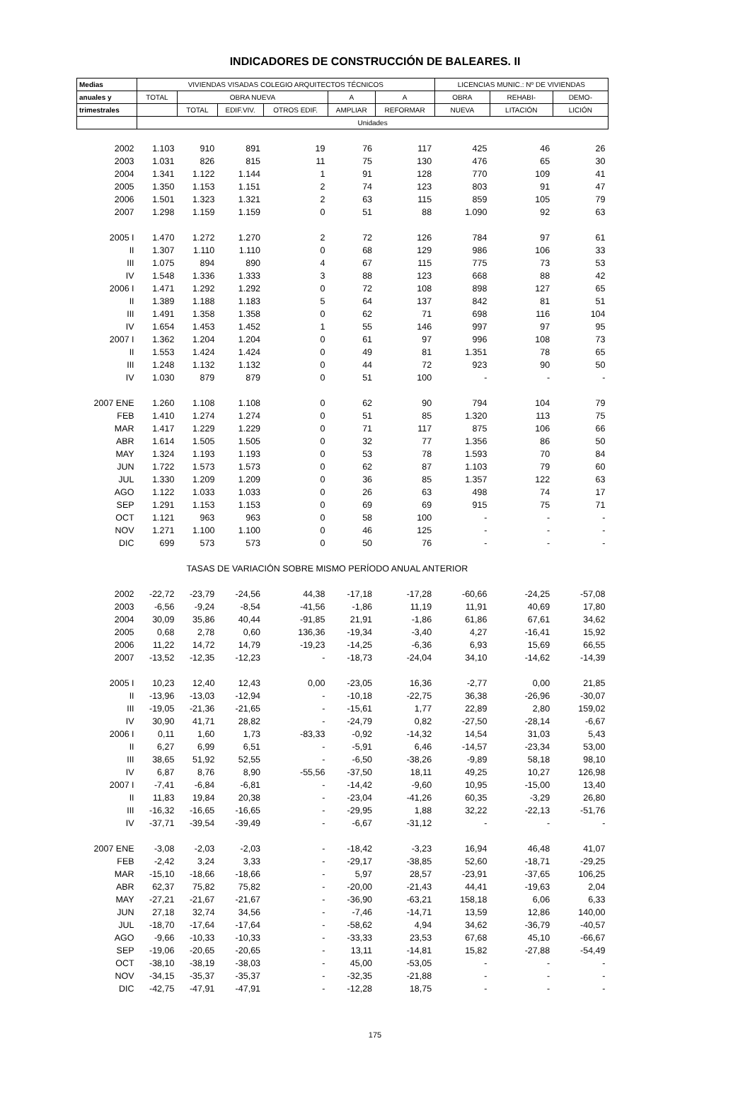INDICADORES DE CONSTRUCCIÓN DE BALEARES. II
| Medias | VIVIENDAS VISADAS COLEGIO ARQUITECTOS TÉCNICOS | | | | | | LICENCIAS MUNIC.: Nº DE VIVIENDAS | | |
| --- | --- | --- | --- | --- | --- | --- | --- | --- | --- |
| anuales y | TOTAL | OBRA NUEVA | | | A | A | OBRA | REHABI- | DEMO- |
| trimestrales | | TOTAL | EDIF.VIV. | OTROS EDIF. | AMPLIAR | REFORMAR | NUEVA | LITACIÓN | LICIÓN |
| | Unidades | | | | | | | | |
| 2002 | 1.103 | 910 | 891 | 19 | 76 | 117 | 425 | 46 | 26 |
| 2003 | 1.031 | 826 | 815 | 11 | 75 | 130 | 476 | 65 | 30 |
| 2004 | 1.341 | 1.122 | 1.144 | 1 | 91 | 128 | 770 | 109 | 41 |
| 2005 | 1.350 | 1.153 | 1.151 | 2 | 74 | 123 | 803 | 91 | 47 |
| 2006 | 1.501 | 1.323 | 1.321 | 2 | 63 | 115 | 859 | 105 | 79 |
| 2007 | 1.298 | 1.159 | 1.159 | 0 | 51 | 88 | 1.090 | 92 | 63 |
| 2005 I | 1.470 | 1.272 | 1.270 | 2 | 72 | 126 | 784 | 97 | 61 |
| II | 1.307 | 1.110 | 1.110 | 0 | 68 | 129 | 986 | 106 | 33 |
| III | 1.075 | 894 | 890 | 4 | 67 | 115 | 775 | 73 | 53 |
| IV | 1.548 | 1.336 | 1.333 | 3 | 88 | 123 | 668 | 88 | 42 |
| 2006 I | 1.471 | 1.292 | 1.292 | 0 | 72 | 108 | 898 | 127 | 65 |
| II | 1.389 | 1.188 | 1.183 | 5 | 64 | 137 | 842 | 81 | 51 |
| III | 1.491 | 1.358 | 1.358 | 0 | 62 | 71 | 698 | 116 | 104 |
| IV | 1.654 | 1.453 | 1.452 | 1 | 55 | 146 | 997 | 97 | 95 |
| 2007 I | 1.362 | 1.204 | 1.204 | 0 | 61 | 97 | 996 | 108 | 73 |
| II | 1.553 | 1.424 | 1.424 | 0 | 49 | 81 | 1.351 | 78 | 65 |
| III | 1.248 | 1.132 | 1.132 | 0 | 44 | 72 | 923 | 90 | 50 |
| IV | 1.030 | 879 | 879 | 0 | 51 | 100 | - | - | - |
| 2007 ENE | 1.260 | 1.108 | 1.108 | 0 | 62 | 90 | 794 | 104 | 79 |
| FEB | 1.410 | 1.274 | 1.274 | 0 | 51 | 85 | 1.320 | 113 | 75 |
| MAR | 1.417 | 1.229 | 1.229 | 0 | 71 | 117 | 875 | 106 | 66 |
| ABR | 1.614 | 1.505 | 1.505 | 0 | 32 | 77 | 1.356 | 86 | 50 |
| MAY | 1.324 | 1.193 | 1.193 | 0 | 53 | 78 | 1.593 | 70 | 84 |
| JUN | 1.722 | 1.573 | 1.573 | 0 | 62 | 87 | 1.103 | 79 | 60 |
| JUL | 1.330 | 1.209 | 1.209 | 0 | 36 | 85 | 1.357 | 122 | 63 |
| AGO | 1.122 | 1.033 | 1.033 | 0 | 26 | 63 | 498 | 74 | 17 |
| SEP | 1.291 | 1.153 | 1.153 | 0 | 69 | 69 | 915 | 75 | 71 |
| OCT | 1.121 | 963 | 963 | 0 | 58 | 100 | - | - | - |
| NOV | 1.271 | 1.100 | 1.100 | 0 | 46 | 125 | - | - | - |
| DIC | 699 | 573 | 573 | 0 | 50 | 76 | - | - | - |
| | TASAS DE VARIACIÓN SOBRE MISMO PERÍODO ANUAL ANTERIOR | | | | | | | | |
| 2002 | -22,72 | -23,79 | -24,56 | 44,38 | -17,18 | -17,28 | -60,66 | -24,25 | -57,08 |
| 2003 | -6,56 | -9,24 | -8,54 | -41,56 | -1,86 | 11,19 | 11,91 | 40,69 | 17,80 |
| 2004 | 30,09 | 35,86 | 40,44 | -91,85 | 21,91 | -1,86 | 61,86 | 67,61 | 34,62 |
| 2005 | 0,68 | 2,78 | 0,60 | 136,36 | -19,34 | -3,40 | 4,27 | -16,41 | 15,92 |
| 2006 | 11,22 | 14,72 | 14,79 | -19,23 | -14,25 | -6,36 | 6,93 | 15,69 | 66,55 |
| 2007 | -13,52 | -12,35 | -12,23 | - | -18,73 | -24,04 | 34,10 | -14,62 | -14,39 |
| 2005 I | 10,23 | 12,40 | 12,43 | 0,00 | -23,05 | 16,36 | -2,77 | 0,00 | 21,85 |
| II | -13,96 | -13,03 | -12,94 | - | -10,18 | -22,75 | 36,38 | -26,96 | -30,07 |
| III | -19,05 | -21,36 | -21,65 | - | -15,61 | 1,77 | 22,89 | 2,80 | 159,02 |
| IV | 30,90 | 41,71 | 28,82 | - | -24,79 | 0,82 | -27,50 | -28,14 | -6,67 |
| 2006 I | 0,11 | 1,60 | 1,73 | -83,33 | -0,92 | -14,32 | 14,54 | 31,03 | 5,43 |
| II | 6,27 | 6,99 | 6,51 | - | -5,91 | 6,46 | -14,57 | -23,34 | 53,00 |
| III | 38,65 | 51,92 | 52,55 | - | -6,50 | -38,26 | -9,89 | 58,18 | 98,10 |
| IV | 6,87 | 8,76 | 8,90 | -55,56 | -37,50 | 18,11 | 49,25 | 10,27 | 126,98 |
| 2007 I | -7,41 | -6,84 | -6,81 | - | -14,42 | -9,60 | 10,95 | -15,00 | 13,40 |
| II | 11,83 | 19,84 | 20,38 | - | -23,04 | -41,26 | 60,35 | -3,29 | 26,80 |
| III | -16,32 | -16,65 | -16,65 | - | -29,95 | 1,88 | 32,22 | -22,13 | -51,76 |
| IV | -37,71 | -39,54 | -39,49 | - | -6,67 | -31,12 | - | - | - |
| 2007 ENE | -3,08 | -2,03 | -2,03 | - | -18,42 | -3,23 | 16,94 | 46,48 | 41,07 |
| FEB | -2,42 | 3,24 | 3,33 | - | -29,17 | -38,85 | 52,60 | -18,71 | -29,25 |
| MAR | -15,10 | -18,66 | -18,66 | - | 5,97 | 28,57 | -23,91 | -37,65 | 106,25 |
| ABR | 62,37 | 75,82 | 75,82 | - | -20,00 | -21,43 | 44,41 | -19,63 | 2,04 |
| MAY | -27,21 | -21,67 | -21,67 | - | -36,90 | -63,21 | 158,18 | 6,06 | 6,33 |
| JUN | 27,18 | 32,74 | 34,56 | - | -7,46 | -14,71 | 13,59 | 12,86 | 140,00 |
| JUL | -18,70 | -17,64 | -17,64 | - | -58,62 | 4,94 | 34,62 | -36,79 | -40,57 |
| AGO | -9,66 | -10,33 | -10,33 | - | -33,33 | 23,53 | 67,68 | 45,10 | -66,67 |
| SEP | -19,06 | -20,65 | -20,65 | - | 13,11 | -14,81 | 15,82 | -27,88 | -54,49 |
| OCT | -38,10 | -38,19 | -38,03 | - | 45,00 | -53,05 | - | - | - |
| NOV | -34,15 | -35,37 | -35,37 | - | -32,35 | -21,88 | - | - | - |
| DIC | -42,75 | -47,91 | -47,91 | - | -12,28 | 18,75 | - | - | - |
175